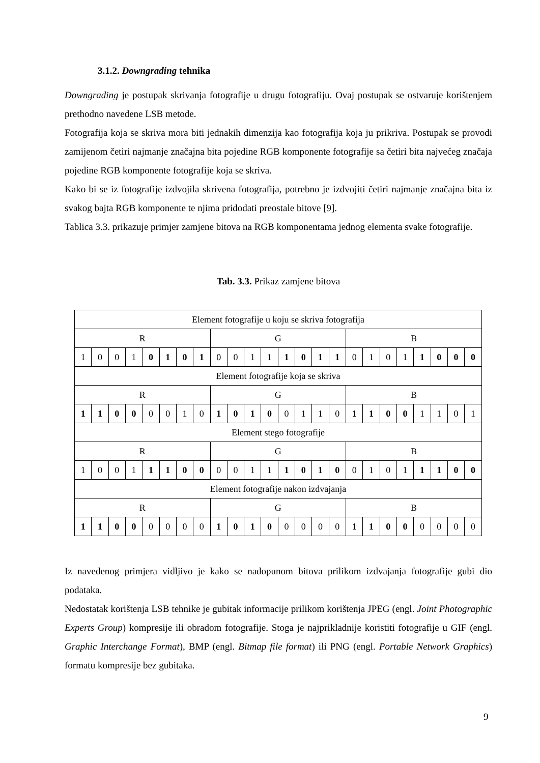3.1.2. Downgrading tehnika
Downgrading je postupak skrivanja fotografije u drugu fotografiju. Ovaj postupak se ostvaruje korištenjem prethodno navedene LSB metode.
Fotografija koja se skriva mora biti jednakih dimenzija kao fotografija koja ju prikriva. Postupak se provodi zamijenom četiri najmanje značajna bita pojedine RGB komponente fotografije sa četiri bita najvećeg značaja pojedine RGB komponente fotografije koja se skriva.
Kako bi se iz fotografije izdvojila skrivena fotografija, potrebno je izdvojiti četiri najmanje značajna bita iz svakog bajta RGB komponente te njima pridodati preostale bitove [9].
Tablica 3.3. prikazuje primjer zamjene bitova na RGB komponentama jednog elementa svake fotografije.
Tab. 3.3. Prikaz zamjene bitova
| Element fotografije u koju se skriva fotografija | | | | | | | | | | | | | | | | | | | | | | | |
| R | | | | | | | | G | | | | | | | | B | | | | | | | |
| 1 | 0 | 0 | 1 | 0 | 1 | 0 | 1 | 0 | 0 | 1 | 1 | 1 | 0 | 1 | 1 | 0 | 1 | 0 | 1 | 1 | 0 | 0 | 0 |
| Element fotografije koja se skriva | | | | | | | | | | | | | | | | | | | | | | | |
| R | | | | | | | | G | | | | | | | | B | | | | | | | |
| 1 | 1 | 0 | 0 | 0 | 0 | 1 | 0 | 1 | 0 | 1 | 0 | 0 | 1 | 1 | 0 | 1 | 1 | 0 | 0 | 1 | 1 | 0 | 1 |
| Element stego fotografije | | | | | | | | | | | | | | | | | | | | | | | |
| R | | | | | | | | G | | | | | | | | B | | | | | | | |
| 1 | 0 | 0 | 1 | 1 | 1 | 0 | 0 | 0 | 0 | 1 | 1 | 1 | 0 | 1 | 0 | 0 | 1 | 0 | 1 | 1 | 1 | 0 | 0 |
| Element fotografije nakon izdvajanja | | | | | | | | | | | | | | | | | | | | | | | |
| R | | | | | | | | G | | | | | | | | B | | | | | | | |
| 1 | 1 | 0 | 0 | 0 | 0 | 0 | 0 | 1 | 0 | 1 | 0 | 0 | 0 | 0 | 0 | 1 | 1 | 0 | 0 | 0 | 0 | 0 | 0 |
Iz navedenog primjera vidljivo je kako se nadopunom bitova prilikom izdvajanja fotografije gubi dio podataka.
Nedostatak korištenja LSB tehnike je gubitak informacije prilikom korištenja JPEG (engl. Joint Photographic Experts Group) kompresije ili obradom fotografije. Stoga je najprikladnije koristiti fotografije u GIF (engl. Graphic Interchange Format), BMP (engl. Bitmap file format) ili PNG (engl. Portable Network Graphics) formatu kompresije bez gubitaka.
9